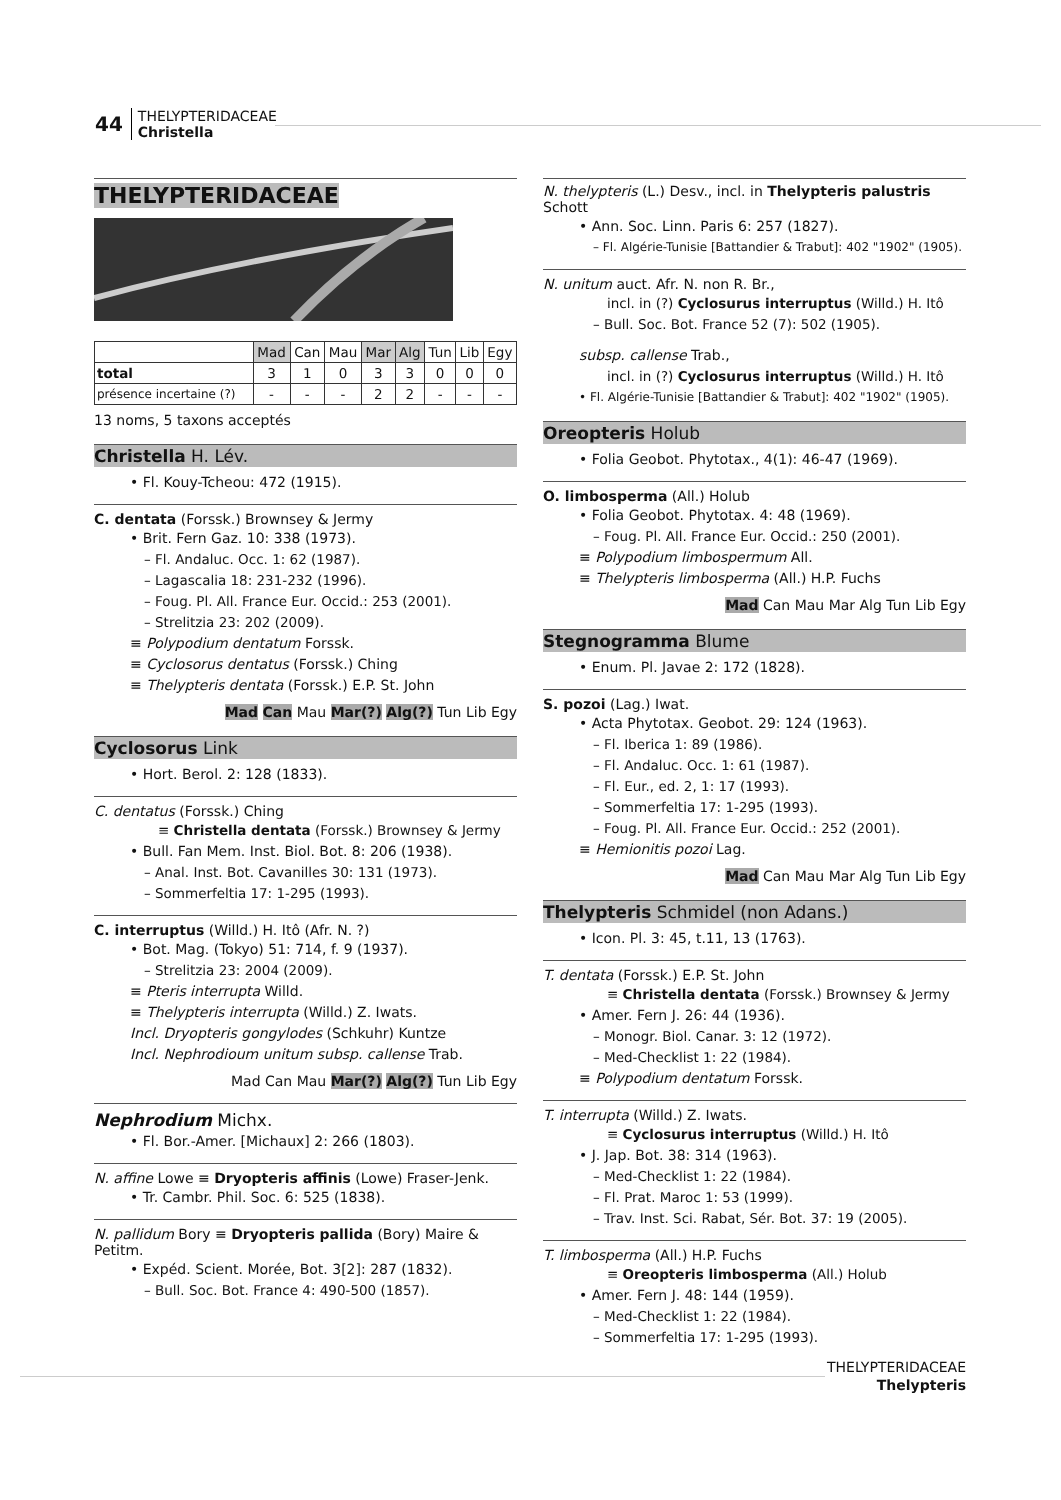44 THELYPTERIDACEAE
Christella
THELYPTERIDACEAE
| | Mad | Can | Mau | Mar | Alg | Tun | Lib | Egy |
| --- | --- | --- | --- | --- | --- | --- | --- | --- |
| total | 3 | 1 | 0 | 3 | 3 | 0 | 0 | 0 |
| présence incertaine (?) | - | - | - | 2 | 2 | - | - | - |
13 noms, 5 taxons acceptés
Christella H. Lév.
• Fl. Kouy-Tcheou: 472 (1915).
C. dentata (Forssk.) Brownsey & Jermy
• Brit. Fern Gaz. 10: 338 (1973).
– Fl. Andaluc. Occ. 1: 62 (1987).
– Lagascalia 18: 231-232 (1996).
– Foug. Pl. All. France Eur. Occid.: 253 (2001).
– Strelitzia 23: 202 (2009).
≡ Polypodium dentatum Forssk.
≡ Cyclosorus dentatus (Forssk.) Ching
≡ Thelypteris dentata (Forssk.) E.P. St. John
Mad Can Mau Mar(?) Alg(?) Tun Lib Egy
Cyclosorus Link
• Hort. Berol. 2: 128 (1833).
C. dentatus (Forssk.) Ching
≡ Christella dentata (Forssk.) Brownsey & Jermy
• Bull. Fan Mem. Inst. Biol. Bot. 8: 206 (1938).
– Anal. Inst. Bot. Cavanilles 30: 131 (1973).
– Sommerfeltia 17: 1-295 (1993).
C. interruptus (Willd.) H. Itô (Afr. N. ?)
• Bot. Mag. (Tokyo) 51: 714, f. 9 (1937).
– Strelitzia 23: 2004 (2009).
≡ Pteris interrupta Willd.
≡ Thelypteris interrupta (Willd.) Z. Iwats.
Incl. Dryopteris gongylodes (Schkuhr) Kuntze
Incl. Nephrodioum unitum subsp. callense Trab.
Mad Can Mau Mar(?) Alg(?) Tun Lib Egy
Nephrodium Michx.
• Fl. Bor.-Amer. [Michaux] 2: 266 (1803).
N. affine Lowe ≡ Dryopteris affinis (Lowe) Fraser-Jenk.
• Tr. Cambr. Phil. Soc. 6: 525 (1838).
N. pallidum Bory ≡ Dryopteris pallida (Bory) Maire & Petitm.
• Expéd. Scient. Morée, Bot. 3[2]: 287 (1832).
– Bull. Soc. Bot. France 4: 490-500 (1857).
N. thelypteris (L.) Desv., incl. in Thelypteris palustris Schott
• Ann. Soc. Linn. Paris 6: 257 (1827).
– Fl. Algérie-Tunisie [Battandier & Trabut]: 402 "1902" (1905).
N. unitum auct. Afr. N. non R. Br.,
incl. in (?) Cyclosurus interruptus (Willd.) H. Itô
– Bull. Soc. Bot. France 52 (7): 502 (1905).
subsp. callense Trab.,
incl. in (?) Cyclosurus interruptus (Willd.) H. Itô
• Fl. Algérie-Tunisie [Battandier & Trabut]: 402 "1902" (1905).
Oreopteris Holub
• Folia Geobot. Phytotax., 4(1): 46-47 (1969).
O. limbosperma (All.) Holub
• Folia Geobot. Phytotax. 4: 48 (1969).
– Foug. Pl. All. France Eur. Occid.: 250 (2001).
≡ Polypodium limbospermum All.
≡ Thelypteris limbosperma (All.) H.P. Fuchs
Mad Can Mau Mar Alg Tun Lib Egy
Stegnogramma Blume
• Enum. Pl. Javae 2: 172 (1828).
S. pozoi (Lag.) Iwat.
• Acta Phytotax. Geobot. 29: 124 (1963).
– Fl. Iberica 1: 89 (1986).
– Fl. Andaluc. Occ. 1: 61 (1987).
– Fl. Eur., ed. 2, 1: 17 (1993).
– Sommerfeltia 17: 1-295 (1993).
– Foug. Pl. All. France Eur. Occid.: 252 (2001).
≡ Hemionitis pozoi Lag.
Mad Can Mau Mar Alg Tun Lib Egy
Thelypteris Schmidel (non Adans.)
• Icon. Pl. 3: 45, t.11, 13 (1763).
T. dentata (Forssk.) E.P. St. John
≡ Christella dentata (Forssk.) Brownsey & Jermy
• Amer. Fern J. 26: 44 (1936).
– Monogr. Biol. Canar. 3: 12 (1972).
– Med-Checklist 1: 22 (1984).
≡ Polypodium dentatum Forssk.
T. interrupta (Willd.) Z. Iwats.
≡ Cyclosurus interruptus (Willd.) H. Itô
• J. Jap. Bot. 38: 314 (1963).
– Med-Checklist 1: 22 (1984).
– Fl. Prat. Maroc 1: 53 (1999).
– Trav. Inst. Sci. Rabat, Sér. Bot. 37: 19 (2005).
T. limbosperma (All.) H.P. Fuchs
≡ Oreopteris limbosperma (All.) Holub
• Amer. Fern J. 48: 144 (1959).
– Med-Checklist 1: 22 (1984).
– Sommerfeltia 17: 1-295 (1993).
THELYPTERIDACEAE
Thelypteris